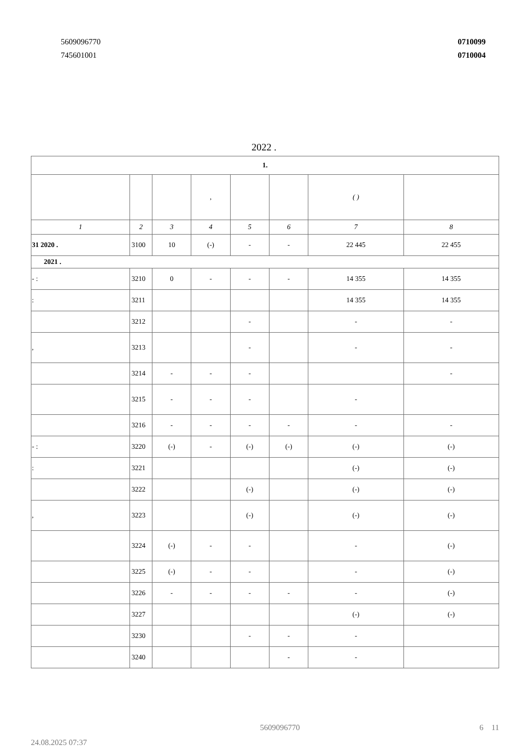5609096770
745601001
0710099
0710004
2022 .
| 1. | | | | | | | |
| | | | , | | | ( ) | |
| 1 | 2 | 3 | 4 | 5 | 6 | 7 | 8 |
| 31 2020 . | 3100 | 10 | (-) | - | - | 22 445 | 22 455 |
| 2021 . | | | | | | | |
| - : | 3210 | 0 | - | - | - | 14 355 | 14 355 |
| : | 3211 | | | | | 14 355 | 14 355 |
| | 3212 | | | - | | - | - |
| , | 3213 | | | - | | - | - |
| | 3214 | - | - | - | | | - |
| | 3215 | - | - | - | | - | |
| | 3216 | - | - | - | - | - | - |
| - : | 3220 | (-) | - | (-) | (-) | (-) | (-) |
| : | 3221 | | | | | (-) | (-) |
| | 3222 | | | (-) | | (-) | (-) |
| , | 3223 | | | (-) | | (-) | (-) |
| | 3224 | (-) | - | - | | - | (-) |
| | 3225 | (-) | - | - | | - | (-) |
| | 3226 | - | - | - | - | - | (-) |
| | 3227 | | | | | (-) | (-) |
| | 3230 | | | - | - | - | |
| | 3240 | | | | - | - | |
5609096770 6 11
24.08.2025 07:37